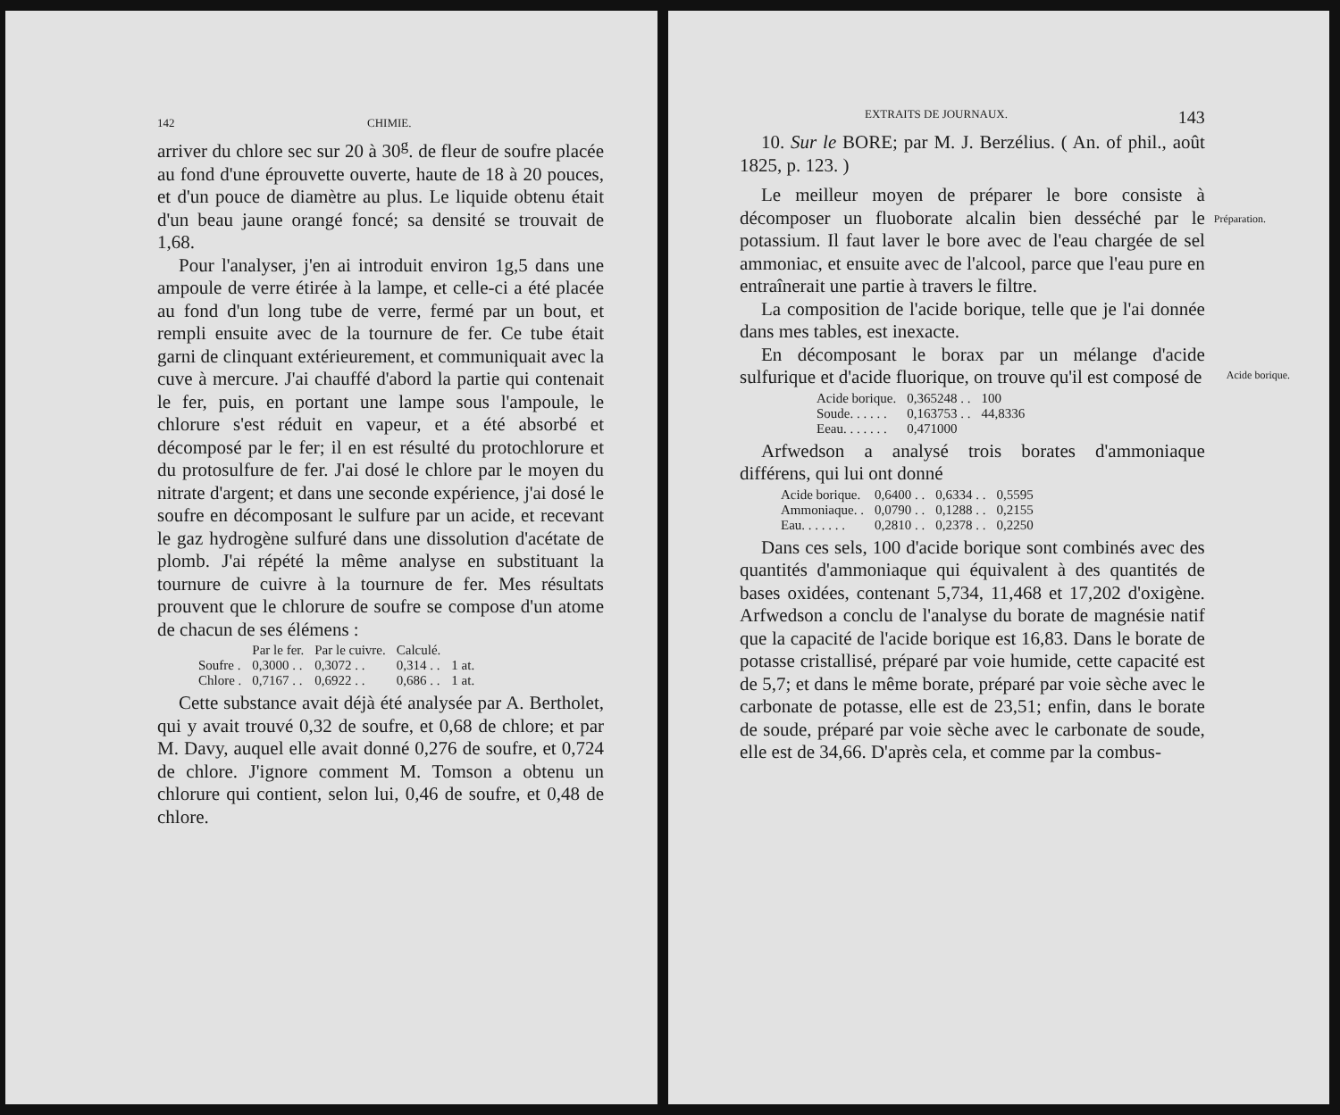142 CHIMIE.
arriver du chlore sec sur 20 à 30<sup>g</sup>. de fleur de soufre placée au fond d'une éprouvette ouverte, haute de 18 à 20 pouces, et d'un pouce de diamètre au plus. Le liquide obtenu était d'un beau jaune orangé foncé; sa densité se trouvait de 1,68.
Pour l'analyser, j'en ai introduit environ 1g,5 dans une ampoule de verre étirée à la lampe, et celle-ci a été placée au fond d'un long tube de verre, fermé par un bout, et rempli ensuite avec de la tournure de fer. Ce tube était garni de clinquant extérieurement, et communiquait avec la cuve à mercure. J'ai chauffé d'abord la partie qui contenait le fer, puis, en portant une lampe sous l'ampoule, le chlorure s'est réduit en vapeur, et a été absorbé et décomposé par le fer; il en est résulté du protochlorure et du protosulfure de fer. J'ai dosé le chlore par le moyen du nitrate d'argent; et dans une seconde expérience, j'ai dosé le soufre en décomposant le sulfure par un acide, et recevant le gaz hydrogène sulfuré dans une dissolution d'acétate de plomb. J'ai répété la même analyse en substituant la tournure de cuivre à la tournure de fer. Mes résultats prouvent que le chlorure de soufre se compose d'un atome de chacun de ses élémens :
| | Par le fer. | Par le cuivre. | Calculé. | |
| --- | --- | --- | --- | --- |
| Soufre . | 0,3000 . . | 0,3072 . . | 0,314 . . | 1 at. |
| Chlore . | 0,7167 . . | 0,6922 . . | 0,686 . . | 1 at. |
Cette substance avait déjà été analysée par A. Bertholet, qui y avait trouvé 0,32 de soufre, et 0,68 de chlore; et par M. Davy, auquel elle avait donné 0,276 de soufre, et 0,724 de chlore. J'ignore comment M. Tomson a obtenu un chlorure qui contient, selon lui, 0,46 de soufre, et 0,48 de chlore.
EXTRAITS DE JOURNAUX. 143
10. Sur le BORE; par M. J. Berzélius. ( An. of phil., août 1825, p. 123. )
Le meilleur moyen de préparer le bore consiste à décomposer un fluoborate alcalin bien desséché par le potassium. Il faut laver le bore avec de l'eau chargée de sel ammoniac, et ensuite avec de l'alcool, parce que l'eau pure en entraînerait une partie à travers le filtre.
La composition de l'acide borique, telle que je l'ai donnée dans mes tables, est inexacte.
En décomposant le borax par un mélange d'acide sulfurique et d'acide fluorique, on trouve qu'il est composé de
| Acide borique. | 0,365248 . . | 100 |
| Soude. . . . . . | 0,163753 . . | 44,8336 |
| Eeau. . . . . . . | 0,471000 | |
Arfwedson a analysé trois borates d'ammoniaque différens, qui lui ont donné
| Acide borique. | 0,6400 . . | 0,6334 . . | 0,5595 |
| Ammoniaque. . | 0,0790 . . | 0,1288 . . | 0,2155 |
| Eau. . . . . . . | 0,2810 . . | 0,2378 . . | 0,2250 |
Dans ces sels, 100 d'acide borique sont combinés avec des quantités d'ammoniaque qui équivalent à des quantités de bases oxidées, contenant 5,734, 11,468 et 17,202 d'oxigène. Arfwedson a conclu de l'analyse du borate de magnésie natif que la capacité de l'acide borique est 16,83. Dans le borate de potasse cristallisé, préparé par voie humide, cette capacité est de 5,7; et dans le même borate, préparé par voie sèche avec le carbonate de potasse, elle est de 23,51; enfin, dans le borate de soude, préparé par voie sèche avec le carbonate de soude, elle est de 34,66. D'après cela, et comme par la combus-
Préparation.
Acide borique.